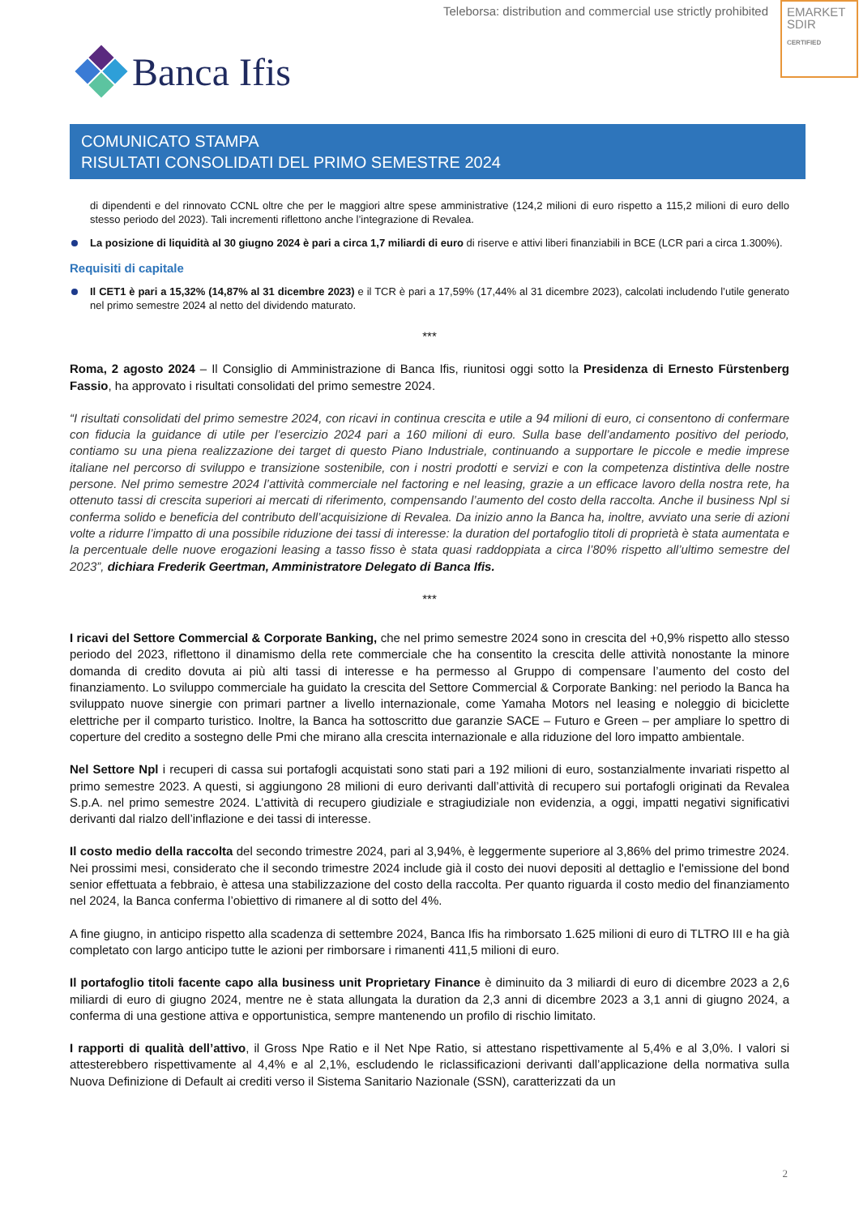Teleborsa: distribution and commercial use strictly prohibited
EMARKET
SDIR
CERTIFIED
Banca Ifis
COMUNICATO STAMPA
RISULTATI CONSOLIDATI DEL PRIMO SEMESTRE 2024
di dipendenti e del rinnovato CCNL oltre che per le maggiori altre spese amministrative (124,2 milioni di euro rispetto a 115,2 milioni di euro dello stesso periodo del 2023). Tali incrementi riflettono anche l’integrazione di Revalea.
La posizione di liquidità al 30 giugno 2024 è pari a circa 1,7 miliardi di euro di riserve e attivi liberi finanziabili in BCE (LCR pari a circa 1.300%).
Requisiti di capitale
Il CET1 è pari a 15,32% (14,87% al 31 dicembre 2023) e il TCR è pari a 17,59% (17,44% al 31 dicembre 2023), calcolati includendo l’utile generato nel primo semestre 2024 al netto del dividendo maturato.
***
Roma, 2 agosto 2024 – Il Consiglio di Amministrazione di Banca Ifis, riunitosi oggi sotto la Presidenza di Ernesto Fürstenberg Fassio, ha approvato i risultati consolidati del primo semestre 2024.
“I risultati consolidati del primo semestre 2024, con ricavi in continua crescita e utile a 94 milioni di euro, ci consentono di confermare con fiducia la guidance di utile per l’esercizio 2024 pari a 160 milioni di euro. Sulla base dell’andamento positivo del periodo, contiamo su una piena realizzazione dei target di questo Piano Industriale, continuando a supportare le piccole e medie imprese italiane nel percorso di sviluppo e transizione sostenibile, con i nostri prodotti e servizi e con la competenza distintiva delle nostre persone. Nel primo semestre 2024 l’attività commerciale nel factoring e nel leasing, grazie a un efficace lavoro della nostra rete, ha ottenuto tassi di crescita superiori ai mercati di riferimento, compensando l’aumento del costo della raccolta. Anche il business Npl si conferma solido e beneficia del contributo dell’acquisizione di Revalea. Da inizio anno la Banca ha, inoltre, avviato una serie di azioni volte a ridurre l’impatto di una possibile riduzione dei tassi di interesse: la duration del portafoglio titoli di proprietà è stata aumentata e la percentuale delle nuove erogazioni leasing a tasso fisso è stata quasi raddoppiata a circa l’80% rispetto all’ultimo semestre del 2023”, dichiara Frederik Geertman, Amministratore Delegato di Banca Ifis.
***
I ricavi del Settore Commercial & Corporate Banking, che nel primo semestre 2024 sono in crescita del +0,9% rispetto allo stesso periodo del 2023, riflettono il dinamismo della rete commerciale che ha consentito la crescita delle attività nonostante la minore domanda di credito dovuta ai più alti tassi di interesse e ha permesso al Gruppo di compensare l’aumento del costo del finanziamento. Lo sviluppo commerciale ha guidato la crescita del Settore Commercial & Corporate Banking: nel periodo la Banca ha sviluppato nuove sinergie con primari partner a livello internazionale, come Yamaha Motors nel leasing e noleggio di biciclette elettriche per il comparto turistico. Inoltre, la Banca ha sottoscritto due garanzie SACE – Futuro e Green – per ampliare lo spettro di coperture del credito a sostegno delle Pmi che mirano alla crescita internazionale e alla riduzione del loro impatto ambientale.
Nel Settore Npl i recuperi di cassa sui portafogli acquistati sono stati pari a 192 milioni di euro, sostanzialmente invariati rispetto al primo semestre 2023. A questi, si aggiungono 28 milioni di euro derivanti dall’attività di recupero sui portafogli originati da Revalea S.p.A. nel primo semestre 2024. L’attività di recupero giudiziale e stragiudiziale non evidenzia, a oggi, impatti negativi significativi derivanti dal rialzo dell’inflazione e dei tassi di interesse.
Il costo medio della raccolta del secondo trimestre 2024, pari al 3,94%, è leggermente superiore al 3,86% del primo trimestre 2024. Nei prossimi mesi, considerato che il secondo trimestre 2024 include già il costo dei nuovi depositi al dettaglio e l'emissione del bond senior effettuata a febbraio, è attesa una stabilizzazione del costo della raccolta. Per quanto riguarda il costo medio del finanziamento nel 2024, la Banca conferma l’obiettivo di rimanere al di sotto del 4%.
A fine giugno, in anticipo rispetto alla scadenza di settembre 2024, Banca Ifis ha rimborsato 1.625 milioni di euro di TLTRO III e ha già completato con largo anticipo tutte le azioni per rimborsare i rimanenti 411,5 milioni di euro.
Il portafoglio titoli facente capo alla business unit Proprietary Finance è diminuito da 3 miliardi di euro di dicembre 2023 a 2,6 miliardi di euro di giugno 2024, mentre ne è stata allungata la duration da 2,3 anni di dicembre 2023 a 3,1 anni di giugno 2024, a conferma di una gestione attiva e opportunistica, sempre mantenendo un profilo di rischio limitato.
I rapporti di qualità dell’attivo, il Gross Npe Ratio e il Net Npe Ratio, si attestano rispettivamente al 5,4% e al 3,0%. I valori si attesterebbero rispettivamente al 4,4% e al 2,1%, escludendo le riclassificazioni derivanti dall’applicazione della normativa sulla Nuova Definizione di Default ai crediti verso il Sistema Sanitario Nazionale (SSN), caratterizzati da un
2